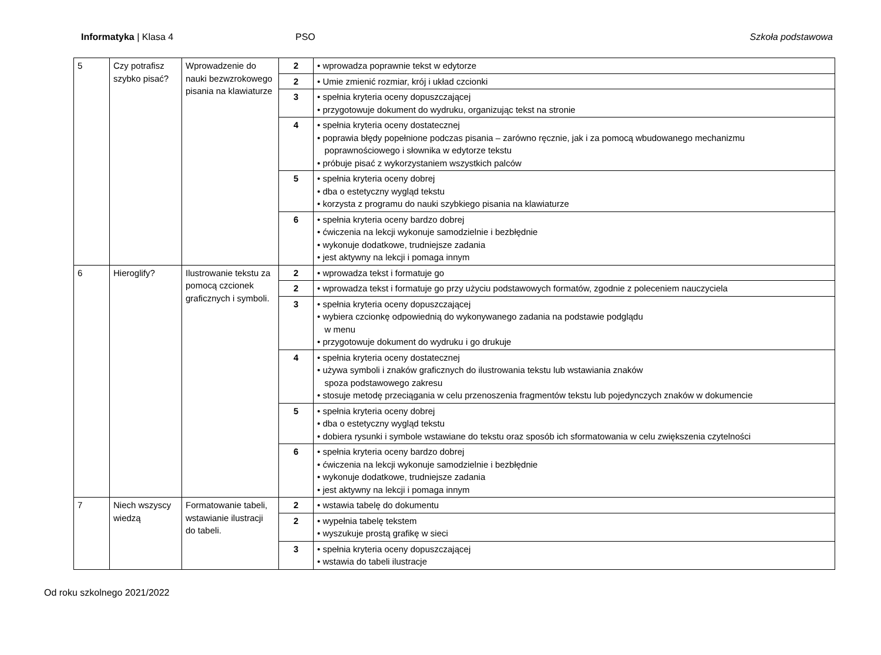Informatyka | Klasa 4 PSO Szkoła podstawowa
| 5 | Czy potrafisz szybko pisać? | Wprowadzenie do nauki bezwzrokowego pisania na klawiaturze | 2 | • wprowadza poprawnie tekst w edytorze |
| | | | 2 | • Umie zmienić rozmiar, krój i układ czcionki |
| | | | 3 | • spełnia kryteria oceny dopuszczającej • przygotowuje dokument do wydruku, organizując tekst na stronie |
| | | | 4 | • spełnia kryteria oceny dostatecznej • poprawia błędy popełnione podczas pisania – zarówno ręcznie, jak i za pomocą wbudowanego mechanizmu poprawnościowego i słownika w edytorze tekstu • próbuje pisać z wykorzystaniem wszystkich palców |
| | | | 5 | • spełnia kryteria oceny dobrej • dba o estetyczny wygląd tekstu • korzysta z programu do nauki szybkiego pisania na klawiaturze |
| | | | 6 | • spełnia kryteria oceny bardzo dobrej • ćwiczenia na lekcji wykonuje samodzielnie i bezbłędnie • wykonuje dodatkowe, trudniejsze zadania • jest aktywny na lekcji i pomaga innym |
| 6 | Hieroglify? | Ilustrowanie tekstu za pomocą czcionek graficznych i symboli. | 2 | • wprowadza tekst i formatuje go |
| | | | 2 | • wprowadza tekst i formatuje go przy użyciu podstawowych formatów, zgodnie z poleceniem nauczyciela |
| | | | 3 | • spełnia kryteria oceny dopuszczającej • wybiera czcionkę odpowiednią do wykonywanego zadania na podstawie podglądu w menu • przygotowuje dokument do wydruku i go drukuje |
| | | | 4 | • spełnia kryteria oceny dostatecznej • używa symboli i znaków graficznych do ilustrowania tekstu lub wstawiania znaków spoza podstawowego zakresu • stosuje metodę przeciągania w celu przenoszenia fragmentów tekstu lub pojedynczych znaków w dokumencie |
| | | | 5 | • spełnia kryteria oceny dobrej • dba o estetyczny wygląd tekstu • dobiera rysunki i symbole wstawiane do tekstu oraz sposób ich sformatowania w celu zwiększenia czytelności |
| | | | 6 | • spełnia kryteria oceny bardzo dobrej • ćwiczenia na lekcji wykonuje samodzielnie i bezbłędnie • wykonuje dodatkowe, trudniejsze zadania • jest aktywny na lekcji i pomaga innym |
| 7 | Niech wszyscy wiedzą | Formatowanie tabeli, wstawianie ilustracji do tabeli. | 2 | • wstawia tabelę do dokumentu |
| | | | 2 | • wypełnia tabelę tekstem • wyszukuje prostą grafikę w sieci |
| | | | 3 | • spełnia kryteria oceny dopuszczającej • wstawia do tabeli ilustracje |
Od roku szkolnego 2021/2022